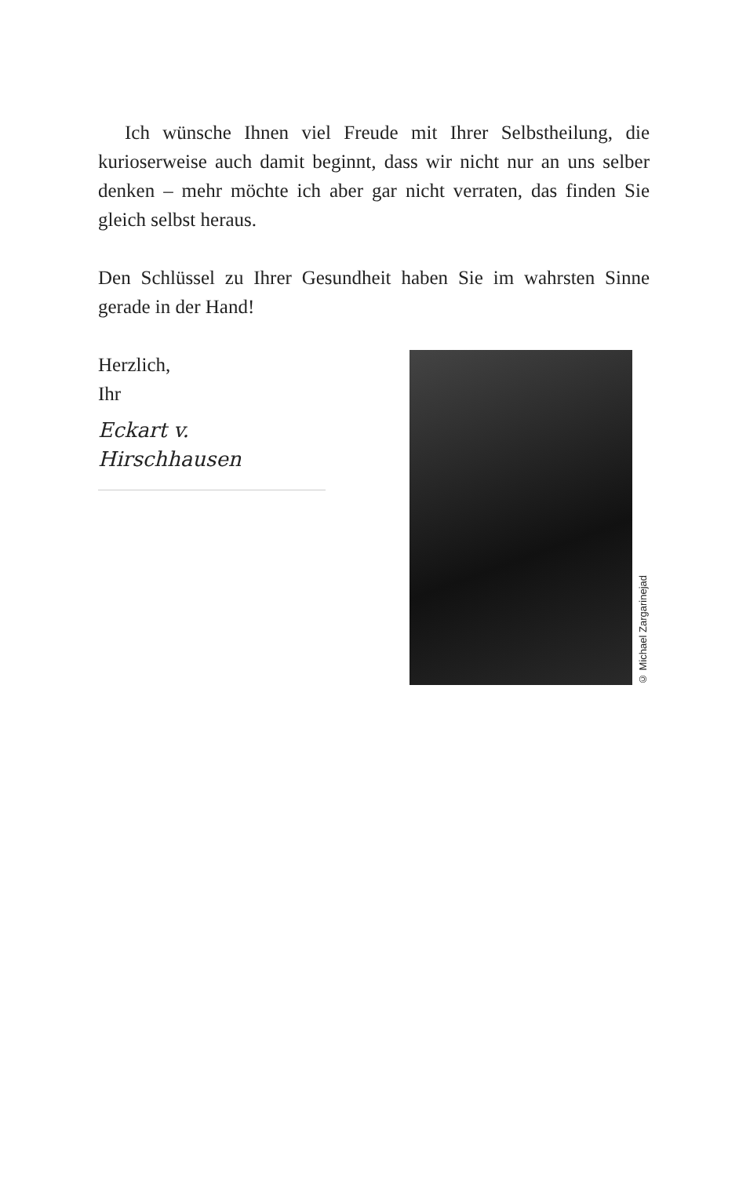Ich wünsche Ihnen viel Freude mit Ihrer Selbstheilung, die kurioserweise auch damit beginnt, dass wir nicht nur an uns selber denken – mehr möchte ich aber gar nicht verraten, das finden Sie gleich selbst heraus.
Den Schlüssel zu Ihrer Gesundheit haben Sie im wahrsten Sinne gerade in der Hand!
Herzlich,
Ihr
Eckart v. Hirschhausen
© Michael Zargarinejad